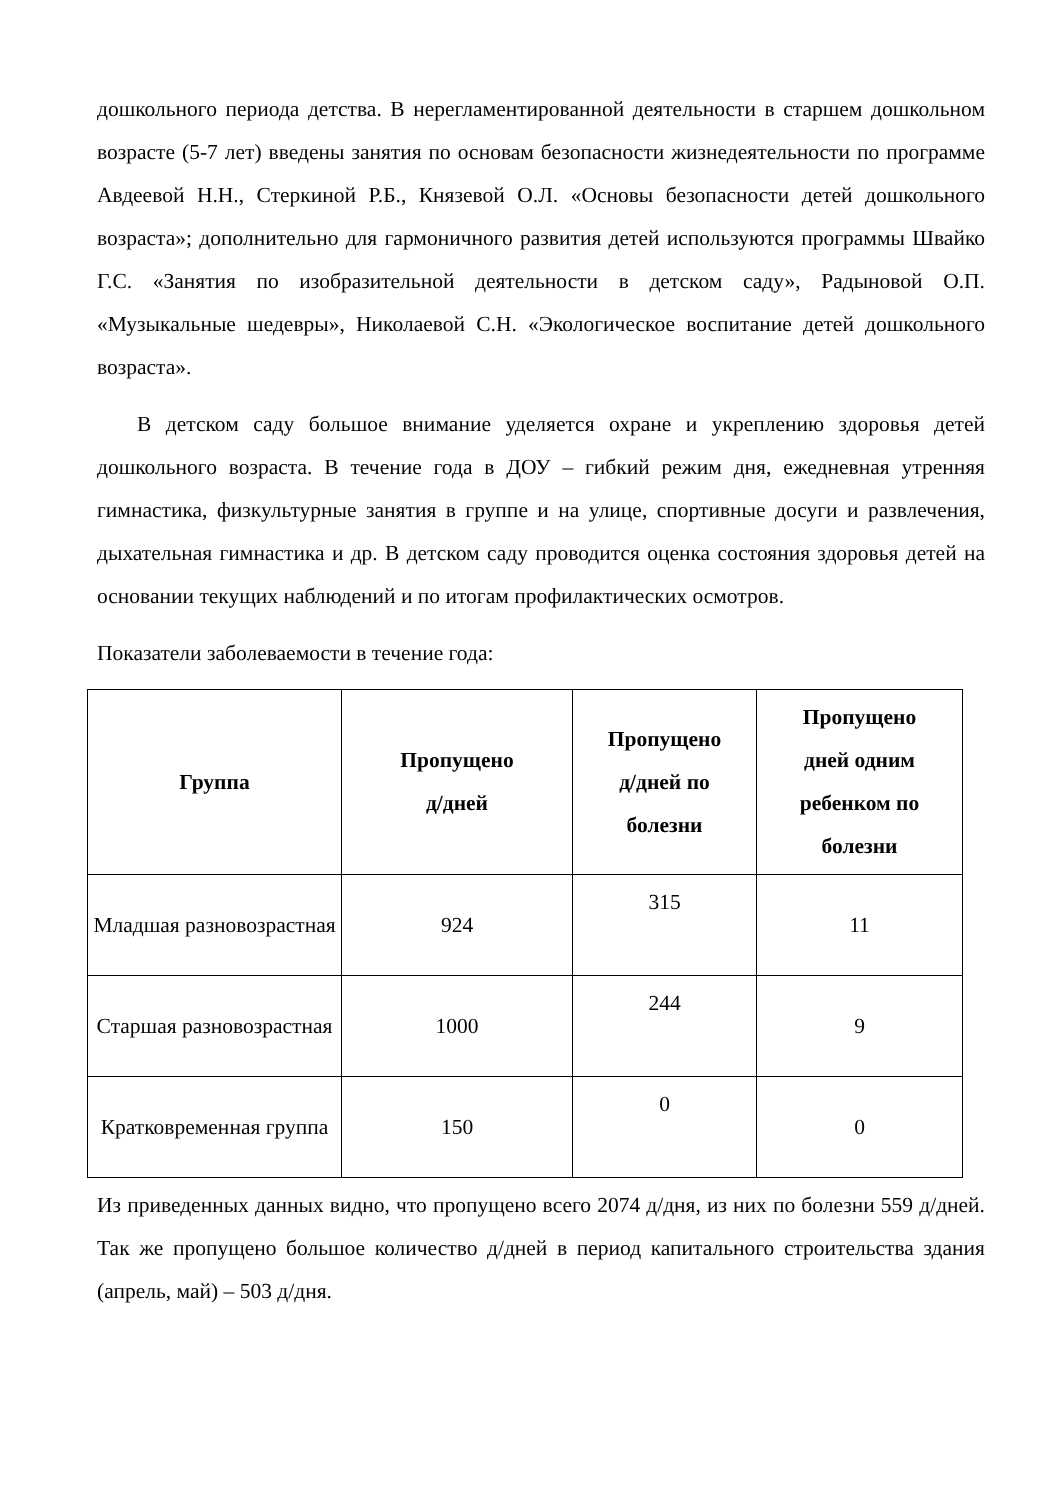дошкольного периода детства. В нерегламентированной деятельности в старшем дошкольном возрасте (5-7 лет) введены занятия по основам безопасности жизнедеятельности по программе Авдеевой Н.Н., Стеркиной Р.Б., Князевой О.Л. «Основы безопасности детей дошкольного возраста»; дополнительно для гармоничного развития детей используются программы Швайко Г.С. «Занятия по изобразительной деятельности в детском саду», Радыновой О.П. «Музыкальные шедевры», Николаевой С.Н. «Экологическое воспитание детей дошкольного возраста».
В детском саду большое внимание уделяется охране и укреплению здоровья детей дошкольного возраста. В течение года в ДОУ – гибкий режим дня, ежедневная утренняя гимнастика, физкультурные занятия в группе и на улице, спортивные досуги и развлечения, дыхательная гимнастика и др. В детском саду проводится оценка состояния здоровья детей на основании текущих наблюдений и по итогам профилактических осмотров.
Показатели заболеваемости в течение года:
| Группа | Пропущено д/дней | Пропущено д/дней по болезни | Пропущено дней одним ребенком по болезни |
| --- | --- | --- | --- |
| Младшая разновозрастная | 924 | 315 | 11 |
| Старшая разновозрастная | 1000 | 244 | 9 |
| Кратковременная группа | 150 | 0 | 0 |
Из приведенных данных видно, что пропущено всего 2074 д/дня, из них по болезни 559 д/дней. Так же пропущено большое количество д/дней в период капитального строительства здания (апрель, май) – 503 д/дня.